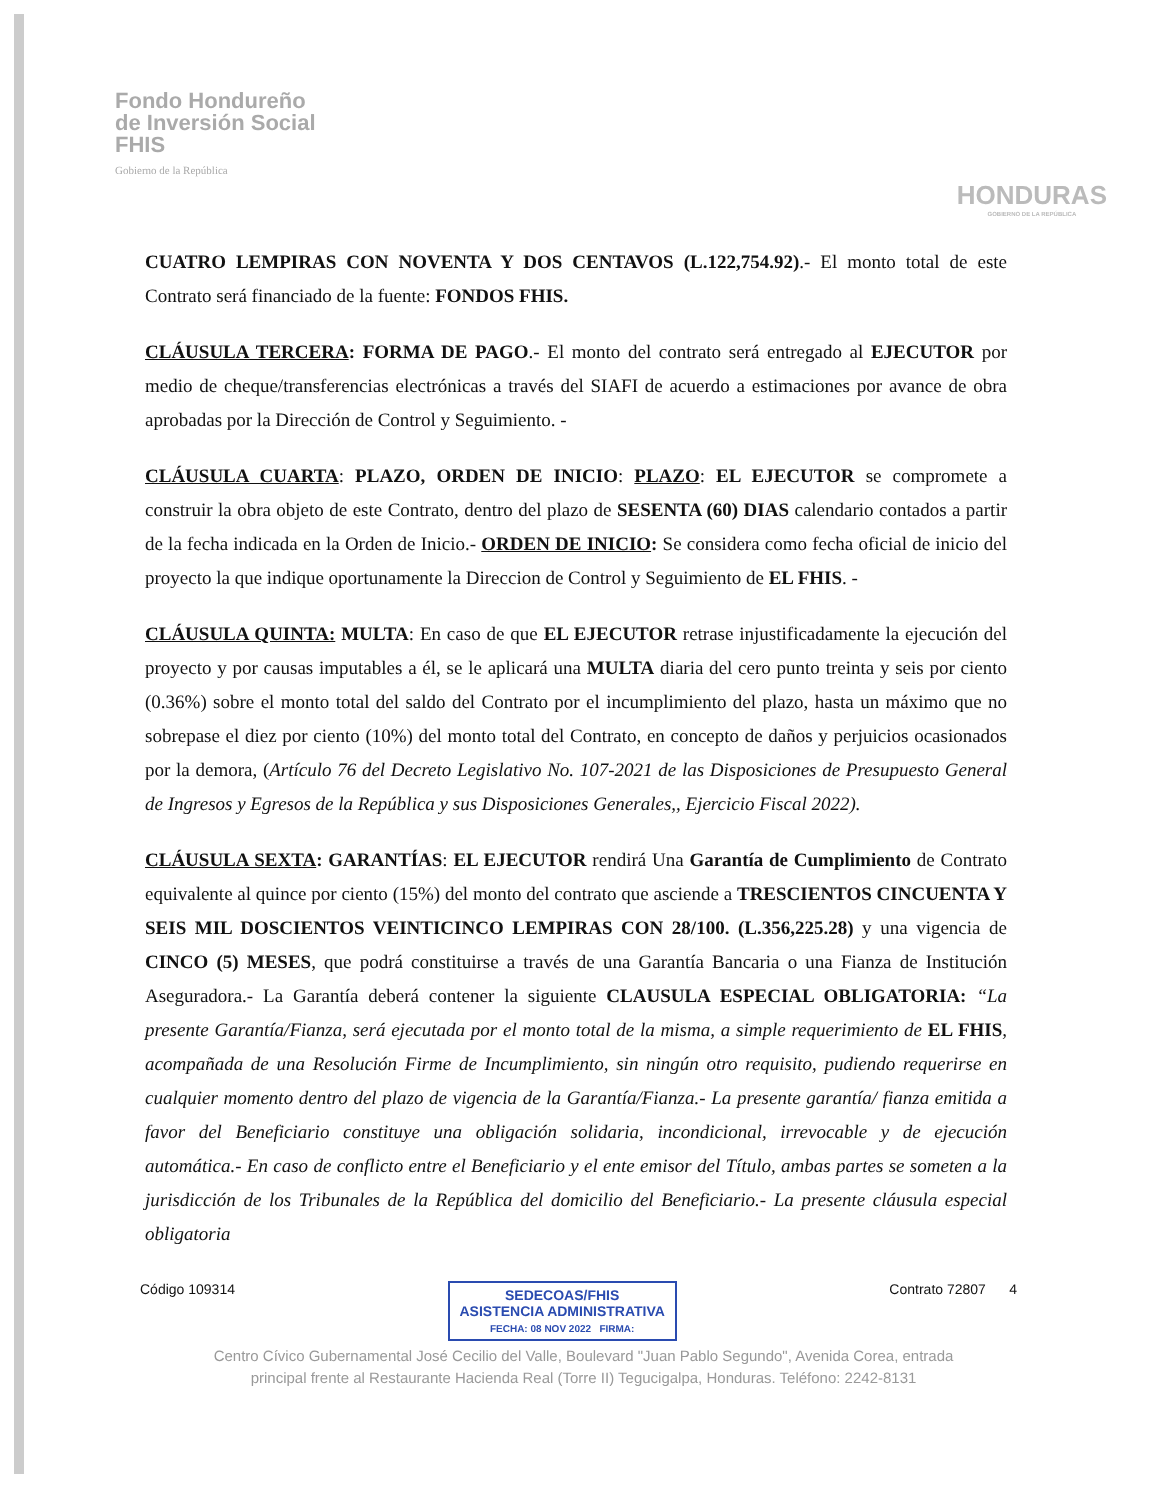Fondo Hondureño
de Inversión Social
FHIS
Gobierno de la República
HONDURAS
GOBIERNO DE LA REPÚBLICA
CUATRO LEMPIRAS CON NOVENTA Y DOS CENTAVOS (L.122,754.92).- El monto total de este Contrato será financiado de la fuente: FONDOS FHIS.
CLÁUSULA TERCERA: FORMA DE PAGO.- El monto del contrato será entregado al EJECUTOR por medio de cheque/transferencias electrónicas a través del SIAFI de acuerdo a estimaciones por avance de obra aprobadas por la Dirección de Control y Seguimiento. -
CLÁUSULA CUARTA: PLAZO, ORDEN DE INICIO: PLAZO: EL EJECUTOR se compromete a construir la obra objeto de este Contrato, dentro del plazo de SESENTA (60) DIAS calendario contados a partir de la fecha indicada en la Orden de Inicio.- ORDEN DE INICIO: Se considera como fecha oficial de inicio del proyecto la que indique oportunamente la Direccion de Control y Seguimiento de EL FHIS. -
CLÁUSULA QUINTA: MULTA: En caso de que EL EJECUTOR retrase injustificadamente la ejecución del proyecto y por causas imputables a él, se le aplicará una MULTA diaria del cero punto treinta y seis por ciento (0.36%) sobre el monto total del saldo del Contrato por el incumplimiento del plazo, hasta un máximo que no sobrepase el diez por ciento (10%) del monto total del Contrato, en concepto de daños y perjuicios ocasionados por la demora, (Artículo 76 del Decreto Legislativo No. 107-2021 de las Disposiciones de Presupuesto General de Ingresos y Egresos de la República y sus Disposiciones Generales,, Ejercicio Fiscal 2022).
CLÁUSULA SEXTA: GARANTÍAS: EL EJECUTOR rendirá Una Garantía de Cumplimiento de Contrato equivalente al quince por ciento (15%) del monto del contrato que asciende a TRESCIENTOS CINCUENTA Y SEIS MIL DOSCIENTOS VEINTICINCO LEMPIRAS CON 28/100. (L.356,225.28) y una vigencia de CINCO (5) MESES, que podrá constituirse a través de una Garantía Bancaria o una Fianza de Institución Aseguradora.- La Garantía deberá contener la siguiente CLAUSULA ESPECIAL OBLIGATORIA: “La presente Garantía/Fianza, será ejecutada por el monto total de la misma, a simple requerimiento de EL FHIS, acompañada de una Resolución Firme de Incumplimiento, sin ningún otro requisito, pudiendo requerirse en cualquier momento dentro del plazo de vigencia de la Garantía/Fianza.- La presente garantía/ fianza emitida a favor del Beneficiario constituye una obligación solidaria, incondicional, irrevocable y de ejecución automática.- En caso de conflicto entre el Beneficiario y el ente emisor del Título, ambas partes se someten a la jurisdicción de los Tribunales de la República del domicilio del Beneficiario.- La presente cláusula especial obligatoria
Código 109314
SEDECOAS/FHIS
ASISTENCIA ADMINISTRATIVA
FECHA: 08 NOV 2022 FIRMA:
Contrato 72807 4
Centro Cívico Gubernamental José Cecilio del Valle, Boulevard "Juan Pablo Segundo", Avenida Corea, entrada principal frente al Restaurante Hacienda Real (Torre II) Tegucigalpa, Honduras. Teléfono: 2242-8131